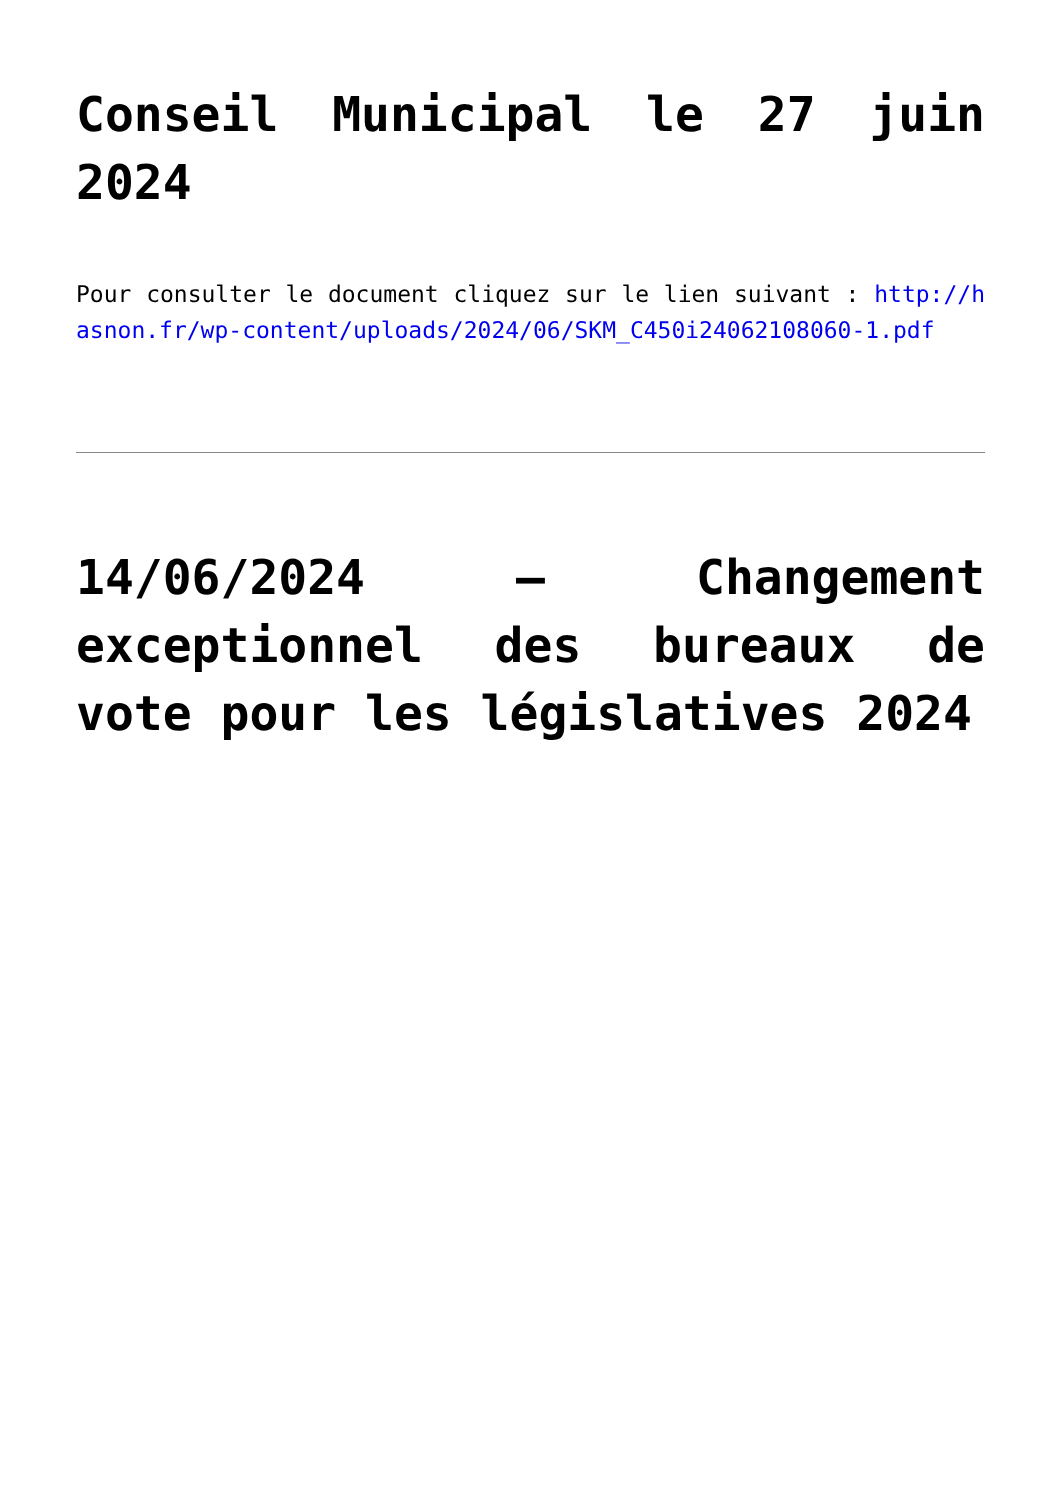Conseil Municipal le 27 juin 2024
Pour consulter le document cliquez sur le lien suivant : http://hasnon.fr/wp-content/uploads/2024/06/SKM_C450i24062108060-1.pdf
14/06/2024 – Changement exceptionnel des bureaux de vote pour les législatives 2024